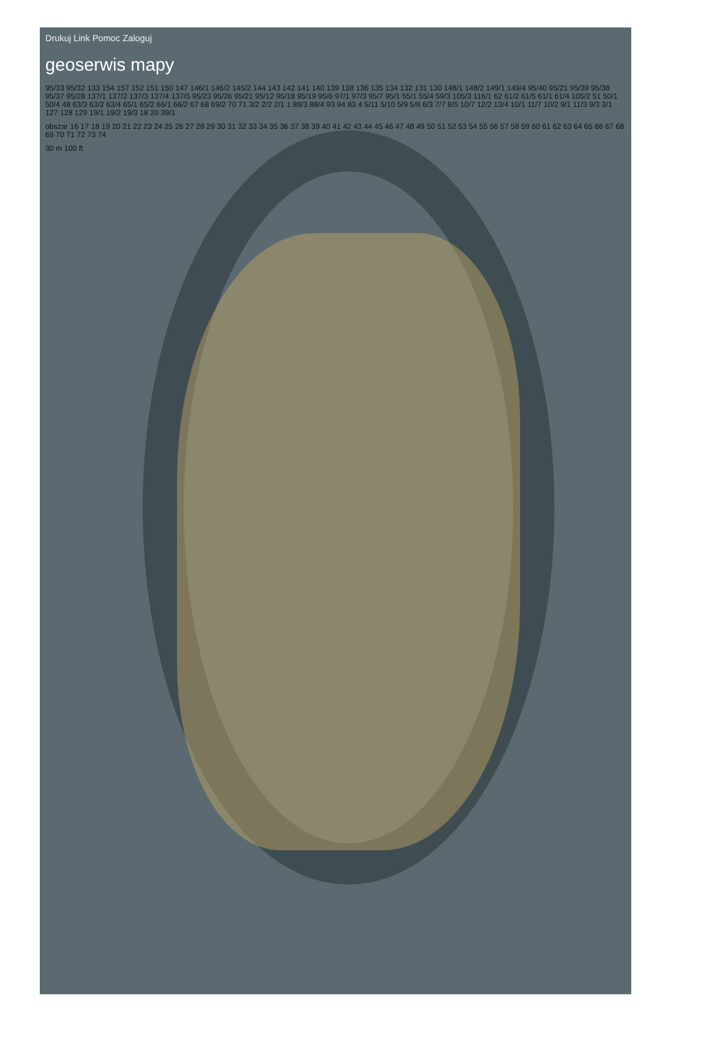Drukuj Link Pomoc Zaloguj
geoserwis mapy
95/33 95/32 133 154 157 152 151 150 147 146/1 146/2 145/2 144 143 142 141 140 139 138 136 135 134 132 131 130 148/1 148/2 149/1 149/4 95/40 95/21 95/39 95/38 95/37 95/28 137/1 137/2 137/3 137/4 137/5 95/23 95/26 95/21 95/12 95/18 95/19 95/6 97/1 97/3 95/7 95/1 55/1 55/4 59/3 105/3 116/1 62 61/2 61/5 61/1 61/4 105/2 51 50/1 50/4 48 63/3 63/2 63/4 65/1 65/2 66/1 66/2 67 68 69/2 70 71 3/2 2/2 2/1 1 88/3 88/4 93 94 83 4 5/11 5/10 5/9 5/8 6/3 7/7 8/5 10/7 12/2 13/4 10/1 11/7 10/2 9/1 11/3 9/3 3/1 127 128 129 19/1 19/2 19/3 18 20 39/1
obszar 16 17 18 19 20 21 22 23 24 25 26 27 28 29 30 31 32 33 34 35 36 37 38 39 40 41 42 43 44 45 46 47 48 49 50 51 52 53 54 55 56 57 58 59 60 61 62 63 64 65 66 67 68 69 70 71 72 73 74
30 m 100 ft